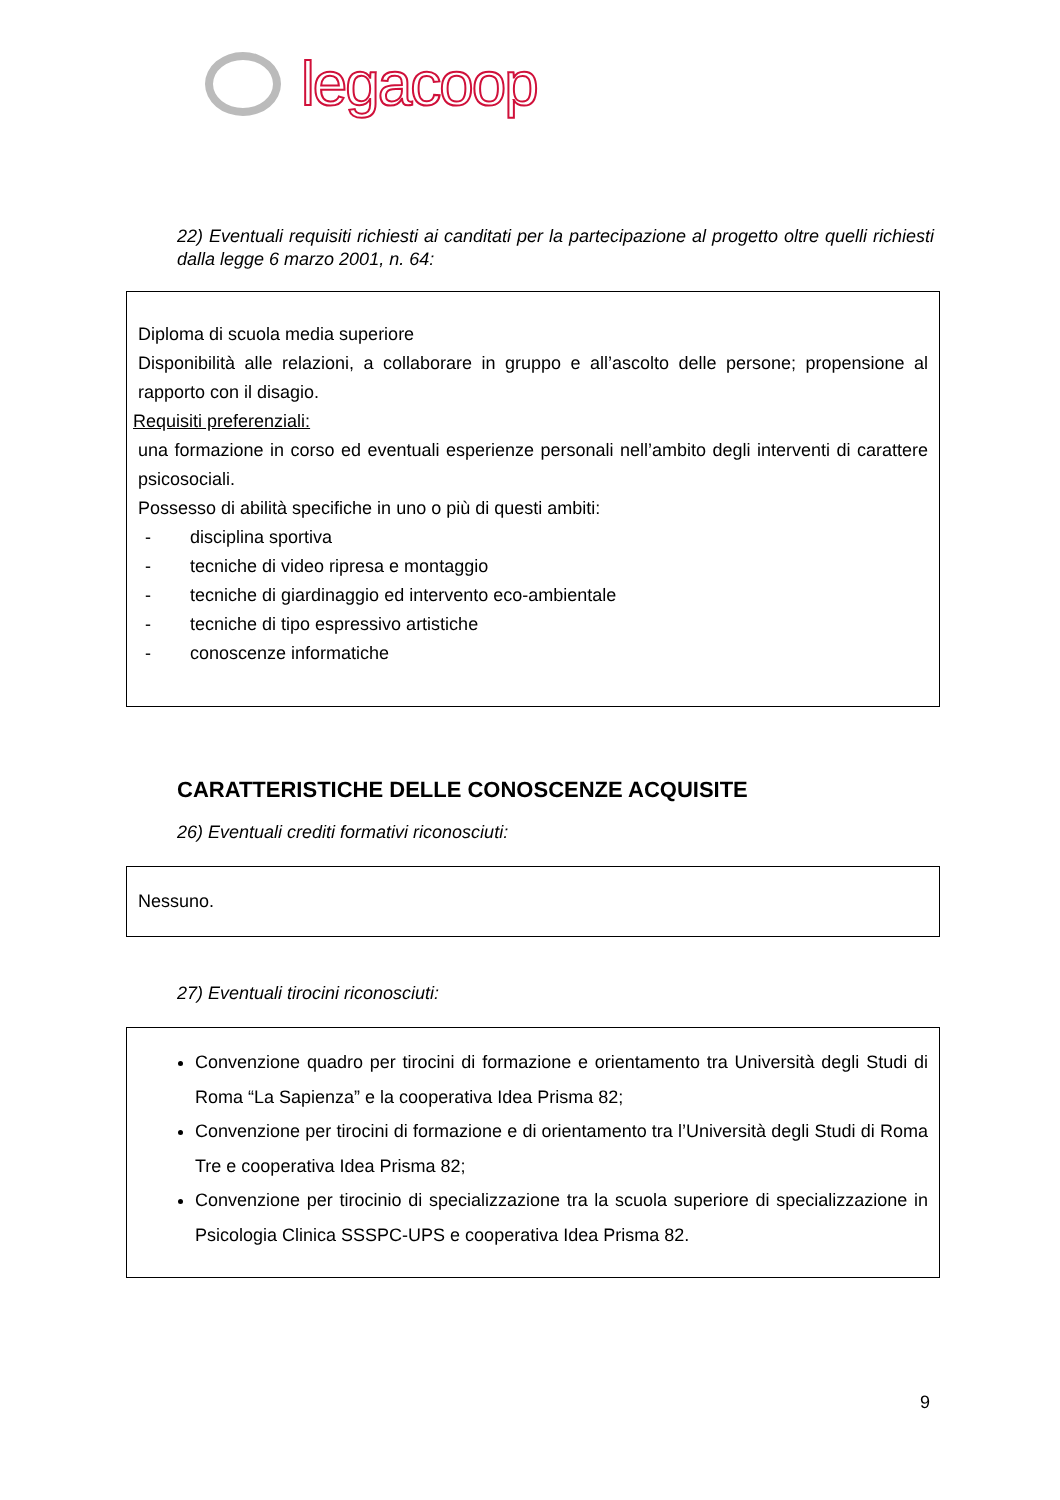legacoop
22) Eventuali requisiti richiesti ai canditati per la partecipazione al progetto oltre quelli richiesti dalla legge 6 marzo 2001, n. 64:
Diploma di scuola media superiore
Disponibilità alle relazioni, a collaborare in gruppo e all’ascolto delle persone; propensione al rapporto con il disagio.
Requisiti preferenziali:
una formazione in corso ed eventuali esperienze personali nell’ambito degli interventi di carattere psicosociali.
Possesso di abilità specifiche in uno o più di questi ambiti:
- disciplina sportiva
- tecniche di video ripresa e montaggio
- tecniche di giardinaggio ed intervento eco-ambientale
- tecniche di tipo espressivo artistiche
- conoscenze informatiche
CARATTERISTICHE DELLE CONOSCENZE ACQUISITE
26) Eventuali crediti formativi riconosciuti:
Nessuno.
27) Eventuali tirocini riconosciuti:
Convenzione quadro per tirocini di formazione e orientamento tra Università degli Studi di Roma “La Sapienza” e la cooperativa Idea Prisma 82;
Convenzione per tirocini di formazione e di orientamento tra l’Università degli Studi di Roma Tre e cooperativa Idea Prisma 82;
Convenzione per tirocinio di specializzazione tra la scuola superiore di specializzazione in Psicologia Clinica SSSPC-UPS e cooperativa Idea Prisma 82.
9